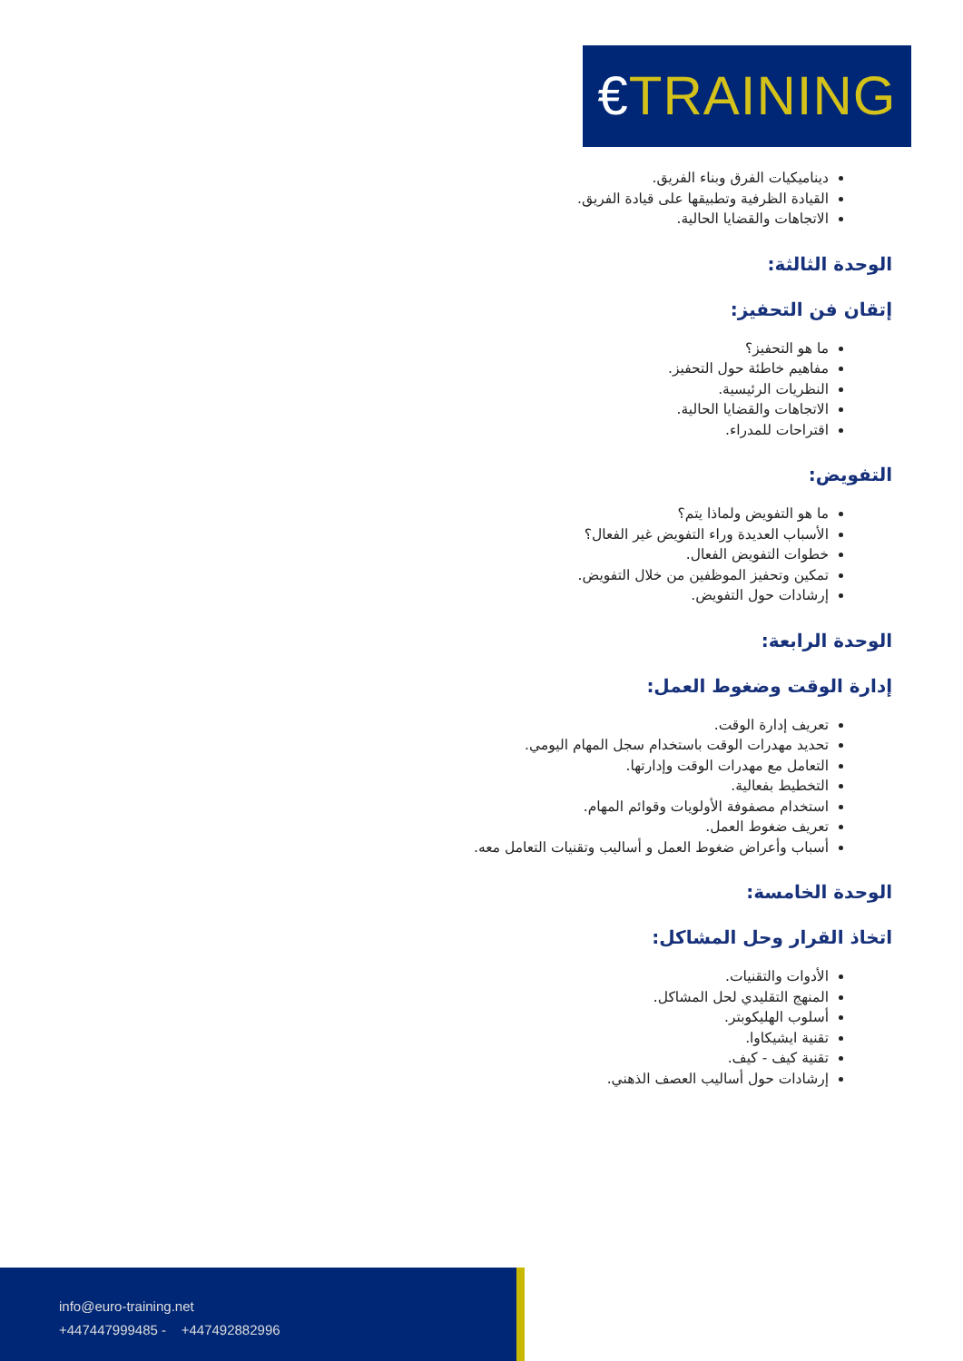€TRAINING
ديناميكيات الفرق وبناء الفريق.
القيادة الظرفية وتطبيقها على قيادة الفريق.
الاتجاهات والقضايا الحالية.
الوحدة الثالثة:
إتقان فن التحفيز:
ما هو التحفيز؟
مفاهيم خاطئة حول التحفيز.
النظريات الرئيسية.
الاتجاهات والقضايا الحالية.
اقتراحات للمدراء.
التفويض:
ما هو التفويض ولماذا يتم؟
الأسباب العديدة وراء التفويض غير الفعال؟
خطوات التفويض الفعال.
تمكين وتحفيز الموظفين من خلال التفويض.
إرشادات حول التفويض.
الوحدة الرابعة:
إدارة الوقت وضغوط العمل:
تعريف إدارة الوقت.
تحديد مهدرات الوقت باستخدام سجل المهام اليومي.
التعامل مع مهدرات الوقت وإدارتها.
التخطيط بفعالية.
استخدام مصفوفة الأولويات وقوائم المهام.
تعريف ضغوط العمل.
أسباب وأعراض ضغوط العمل و أساليب وتقنيات التعامل معه.
الوحدة الخامسة:
اتخاذ القرار وحل المشاكل:
الأدوات والتقنيات.
المنهج التقليدي لحل المشاكل.
أسلوب الهليكوبتر.
تقنية ايشيكاوا.
تقنية كيف - كيف.
إرشادات حول أساليب العصف الذهني.
info@euro-training.net
+447447999485 - +447492882996